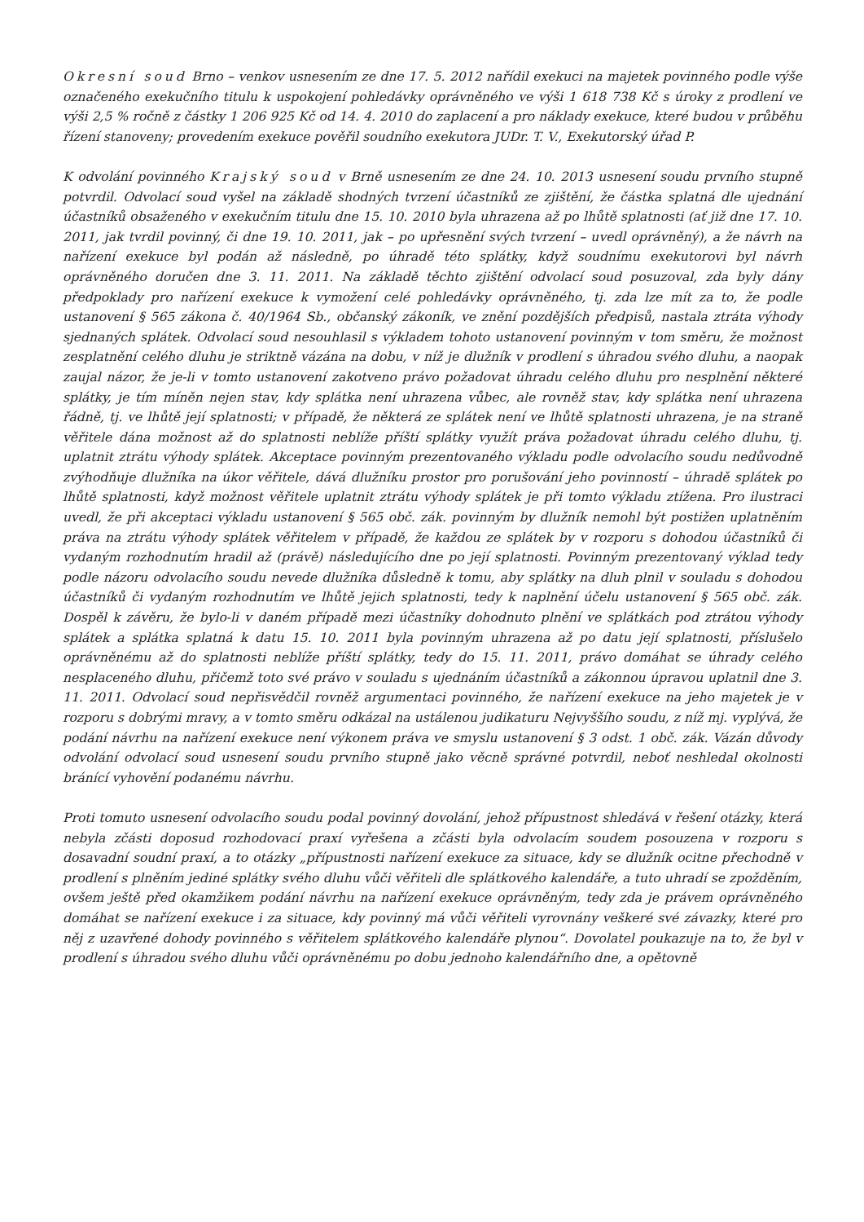Okresní soud Brno – venkov usnesením ze dne 17. 5. 2012 nařídil exekuci na majetek povinného podle výše označeného exekučního titulu k uspokojení pohledávky oprávněného ve výši 1 618 738 Kč s úroky z prodlení ve výši 2,5 % ročně z částky 1 206 925 Kč od 14. 4. 2010 do zaplacení a pro náklady exekuce, které budou v průběhu řízení stanoveny; provedením exekuce pověřil soudního exekutora JUDr. T. V., Exekutorský úřad P.
K odvolání povinného Krajský soud v Brně usnesením ze dne 24. 10. 2013 usnesení soudu prvního stupně potvrdil. Odvolací soud vyšel na základě shodných tvrzení účastníků ze zjištění, že částka splatná dle ujednání účastníků obsaženého v exekučním titulu dne 15. 10. 2010 byla uhrazena až po lhůtě splatnosti (ať již dne 17. 10. 2011, jak tvrdil povinný, či dne 19. 10. 2011, jak – po upřesnění svých tvrzení – uvedl oprávněný), a že návrh na nařízení exekuce byl podán až následně, po úhradě této splátky, když soudnímu exekutorovi byl návrh oprávněného doručen dne 3. 11. 2011. Na základě těchto zjištění odvolací soud posuzoval, zda byly dány předpoklady pro nařízení exekuce k vymožení celé pohledávky oprávněného, tj. zda lze mít za to, že podle ustanovení § 565 zákona č. 40/1964 Sb., občanský zákoník, ve znění pozdějších předpisů, nastala ztráta výhody sjednaných splátek. Odvolací soud nesouhlasil s výkladem tohoto ustanovení povinným v tom směru, že možnost zesplatnění celého dluhu je striktně vázána na dobu, v níž je dlužník v prodlení s úhradou svého dluhu, a naopak zaujal názor, že je-li v tomto ustanovení zakotveno právo požadovat úhradu celého dluhu pro nesplnění některé splátky, je tím míněn nejen stav, kdy splátka není uhrazena vůbec, ale rovněž stav, kdy splátka není uhrazena řádně, tj. ve lhůtě její splatnosti; v případě, že některá ze splátek není ve lhůtě splatnosti uhrazena, je na straně věřitele dána možnost až do splatnosti neblíže příští splátky využít práva požadovat úhradu celého dluhu, tj. uplatnit ztrátu výhody splátek. Akceptace povinným prezentovaného výkladu podle odvolacího soudu nedůvodně zvýhodňuje dlužníka na úkor věřitele, dává dlužníku prostor pro porušování jeho povinností – úhradě splátek po lhůtě splatnosti, když možnost věřitele uplatnit ztrátu výhody splátek je při tomto výkladu ztížena. Pro ilustraci uvedl, že při akceptaci výkladu ustanovení § 565 obč. zák. povinným by dlužník nemohl být postižen uplatněním práva na ztrátu výhody splátek věřitelem v případě, že každou ze splátek by v rozporu s dohodou účastníků či vydaným rozhodnutím hradil až (právě) následujícího dne po její splatnosti. Povinným prezentovaný výklad tedy podle názoru odvolacího soudu nevede dlužníka důsledně k tomu, aby splátky na dluh plnil v souladu s dohodou účastníků či vydaným rozhodnutím ve lhůtě jejich splatnosti, tedy k naplnění účelu ustanovení § 565 obč. zák. Dospěl k závěru, že bylo-li v daném případě mezi účastníky dohodnuto plnění ve splátkách pod ztrátou výhody splátek a splátka splatná k datu 15. 10. 2011 byla povinným uhrazena až po datu její splatnosti, příslušelo oprávněnému až do splatnosti neblíže příští splátky, tedy do 15. 11. 2011, právo domáhat se úhrady celého nesplaceného dluhu, přičemž toto své právo v souladu s ujednáním účastníků a zákonnou úpravou uplatnil dne 3. 11. 2011. Odvolací soud nepřisvědčil rovněž argumentaci povinného, že nařízení exekuce na jeho majetek je v rozporu s dobrými mravy, a v tomto směru odkázal na ustálenou judikaturu Nejvyššího soudu, z níž mj. vyplývá, že podání návrhu na nařízení exekuce není výkonem práva ve smyslu ustanovení § 3 odst. 1 obč. zák. Vázán důvody odvolání odvolací soud usnesení soudu prvního stupně jako věcně správné potvrdil, neboť neshledal okolnosti bránící vyhovění podanému návrhu.
Proti tomuto usnesení odvolacího soudu podal povinný dovolání, jehož přípustnost shledává v řešení otázky, která nebyla zčásti doposud rozhodovací praxí vyřešena a zčásti byla odvolacím soudem posouzena v rozporu s dosavadní soudní praxí, a to otázky „přípustnosti nařízení exekuce za situace, kdy se dlužník ocitne přechodně v prodlení s plněním jediné splátky svého dluhu vůči věřiteli dle splátkového kalendáře, a tuto uhradí se zpožděním, ovšem ještě před okamžikem podání návrhu na nařízení exekuce oprávněným, tedy zda je právem oprávněného domáhat se nařízení exekuce i za situace, kdy povinný má vůči věřiteli vyrovnány veškeré své závazky, které pro něj z uzavřené dohody povinného s věřitelem splátkového kalendáře plynou“. Dovolatel poukazuje na to, že byl v prodlení s úhradou svého dluhu vůči oprávněnému po dobu jednoho kalendářního dne, a opětovně